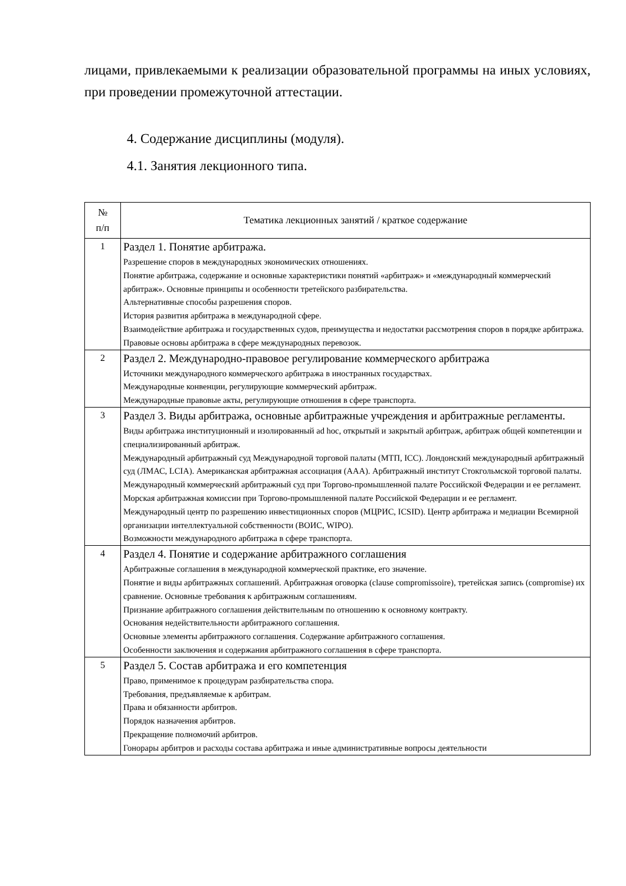лицами, привлекаемыми к реализации образовательной программы на иных условиях, при проведении промежуточной аттестации.
4. Содержание дисциплины (модуля).
4.1. Занятия лекционного типа.
| № п/п | Тематика лекционных занятий / краткое содержание |
| --- | --- |
| 1 | Раздел 1. Понятие арбитража. Разрешение споров в международных экономических отношениях. Понятие арбитража, содержание и основные характеристики понятий «арбитраж» и «международный коммерческий арбитраж». Основные принципы и особенности третейского разбирательства. Альтернативные способы разрешения споров. История развития арбитража в международной сфере. Взаимодействие арбитража и государственных судов, преимущества и недостатки рассмотрения споров в порядке арбитража. Правовые основы арбитража в сфере международных перевозок. |
| 2 | Раздел 2. Международно-правовое регулирование коммерческого арбитража Источники международного коммерческого арбитража в иностранных государствах. Международные конвенции, регулирующие коммерческий арбитраж. Международные правовые акты, регулирующие отношения в сфере транспорта. |
| 3 | Раздел 3. Виды арбитража, основные арбитражные учреждения и арбитражные регламенты. Виды арбитража институционный и изолированный ad hoc, открытый и закрытый арбитраж, арбитраж общей компетенции и специализированный арбитраж. Международный арбитражный суд Международной торговой палаты (МТП, ICC). Лондонский международный арбитражный суд (ЛМАС, LCIA). Американская арбитражная ассоциация (ААА). Арбитражный институт Стокгольмской торговой палаты. Международный коммерческий арбитражный суд при Торгово-промышленной палате Российской Федерации и ее регламент. Морская арбитражная комиссии при Торгово-промышленной палате Российской Федерации и ее регламент. Международный центр по разрешению инвестиционных споров (МЦРИС, ICSID). Центр арбитража и медиации Всемирной организации интеллектуальной собственности (ВОИС, WIPO). Возможности международного арбитража в сфере транспорта. |
| 4 | Раздел 4. Понятие и содержание арбитражного соглашения Арбитражные соглашения в международной коммерческой практике, его значение. Понятие и виды арбитражных соглашений. Арбитражная оговорка (clause compromissoire), третейская запись (compromise) их сравнение. Основные требования к арбитражным соглашениям. Признание арбитражного соглашения действительным по отношению к основному контракту. Основания недействительности арбитражного соглашения. Основные элементы арбитражного соглашения. Содержание арбитражного соглашения. Особенности заключения и содержания арбитражного соглашения в сфере транспорта. |
| 5 | Раздел 5. Состав арбитража и его компетенция Право, применимое к процедурам разбирательства спора. Требования, предъявляемые к арбитрам. Права и обязанности арбитров. Порядок назначения арбитров. Прекращение полномочий арбитров. Гонорары арбитров и расходы состава арбитража и иные административные вопросы деятельности |